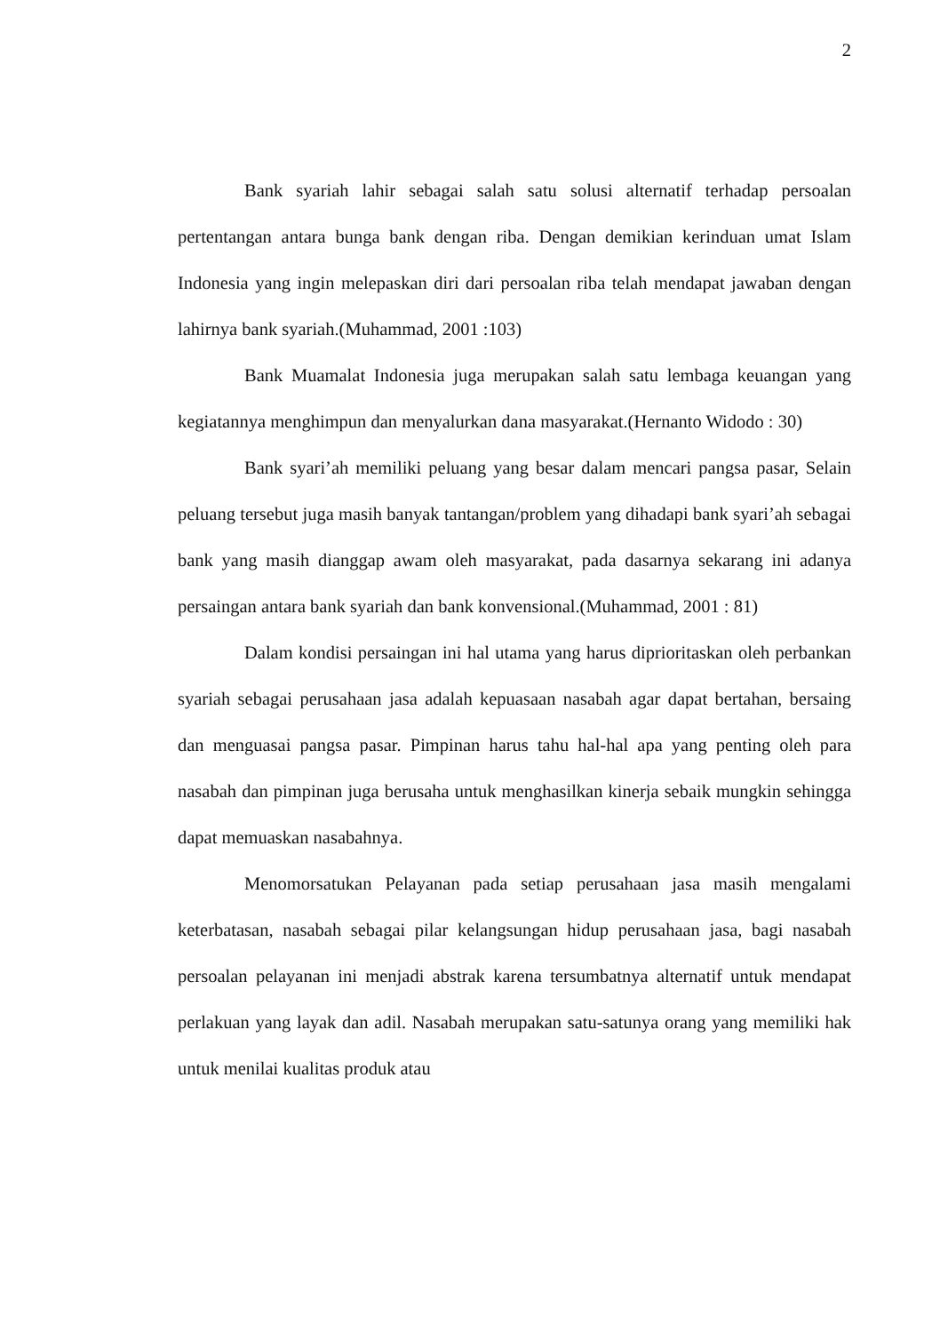2
Bank syariah lahir sebagai salah satu solusi alternatif terhadap persoalan pertentangan antara bunga bank dengan riba. Dengan demikian kerinduan umat Islam Indonesia yang ingin melepaskan diri dari persoalan riba telah mendapat jawaban dengan lahirnya bank syariah.(Muhammad, 2001 :103)
Bank Muamalat Indonesia juga merupakan salah satu lembaga keuangan yang kegiatannya menghimpun dan menyalurkan dana masyarakat.(Hernanto Widodo : 30)
Bank syari’ah memiliki peluang yang besar dalam mencari pangsa pasar, Selain peluang tersebut juga masih banyak tantangan/problem yang dihadapi bank syari’ah sebagai bank yang masih dianggap awam oleh masyarakat, pada dasarnya sekarang ini adanya persaingan antara bank syariah dan bank konvensional.(Muhammad, 2001 : 81)
Dalam kondisi persaingan ini hal utama yang harus diprioritaskan oleh perbankan syariah sebagai perusahaan jasa adalah kepuasaan nasabah agar dapat bertahan, bersaing dan menguasai pangsa pasar. Pimpinan harus tahu hal-hal apa yang penting oleh para nasabah dan pimpinan juga berusaha untuk menghasilkan kinerja sebaik mungkin sehingga dapat memuaskan nasabahnya.
Menomorsatukan Pelayanan pada setiap perusahaan jasa masih mengalami keterbatasan, nasabah sebagai pilar kelangsungan hidup perusahaan jasa, bagi nasabah persoalan pelayanan ini menjadi abstrak karena tersumbatnya alternatif untuk mendapat perlakuan yang layak dan adil. Nasabah merupakan satu-satunya orang yang memiliki hak untuk menilai kualitas produk atau